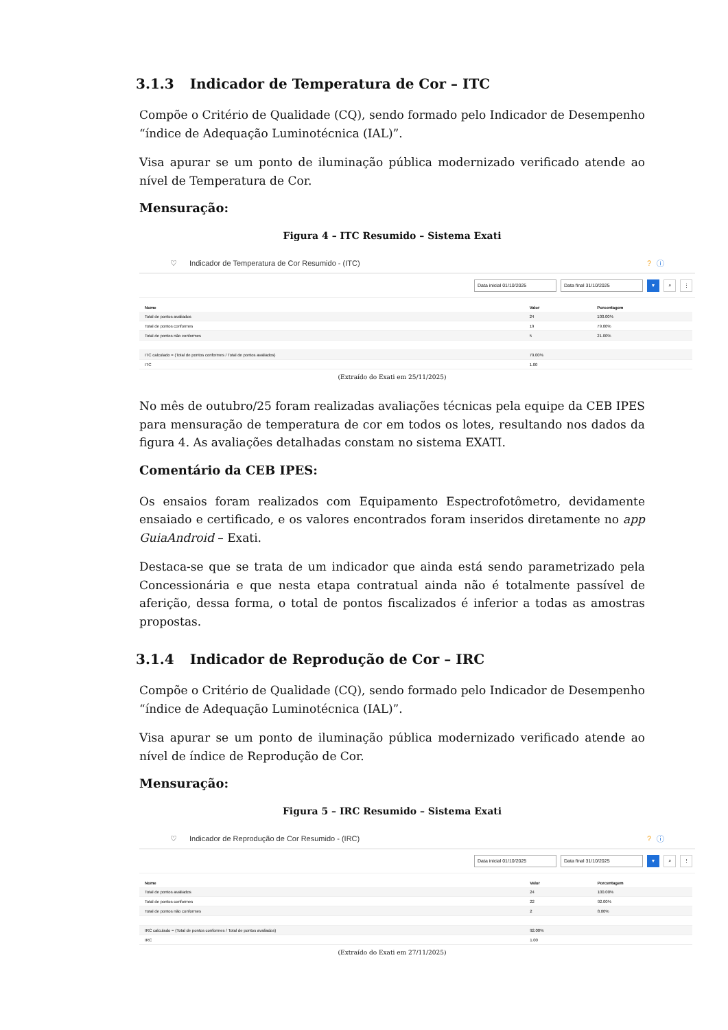3.1.3 Indicador de Temperatura de Cor – ITC
Compõe o Critério de Qualidade (CQ), sendo formado pelo Indicador de Desempenho “índice de Adequação Luminotécnica (IAL)”.
Visa apurar se um ponto de iluminação pública modernizado verificado atende ao nível de Temperatura de Cor.
Mensuração:
Figura 4 – ITC Resumido – Sistema Exati
♡ Indicador de Temperatura de Cor Resumido - (ITC)? ⓘ
Data inicial 01/10/2025 Data final 31/10/2025 ▼ ⌕ ⋮
| Nome | Valor | Porcentagem |
| --- | --- | --- |
| Total de pontos avaliados | 24 | 100.00% |
| Total de pontos conformes | 19 | 79.00% |
| Total de pontos não conformes | 5 | 21.00% |
| ITC calculado = (Total de pontos conformes / Total de pontos avaliados) | 79.00% | |
| ITC | 1.00 | |
(Extraído do Exati em 25/11/2025)
No mês de outubro/25 foram realizadas avaliações técnicas pela equipe da CEB IPES para mensuração de temperatura de cor em todos os lotes, resultando nos dados da figura 4. As avaliações detalhadas constam no sistema EXATI.
Comentário da CEB IPES:
Os ensaios foram realizados com Equipamento Espectrofotômetro, devidamente ensaiado e certificado, e os valores encontrados foram inseridos diretamente no app GuiaAndroid – Exati.
Destaca-se que se trata de um indicador que ainda está sendo parametrizado pela Concessionária e que nesta etapa contratual ainda não é totalmente passível de aferição, dessa forma, o total de pontos fiscalizados é inferior a todas as amostras propostas.
3.1.4 Indicador de Reprodução de Cor – IRC
Compõe o Critério de Qualidade (CQ), sendo formado pelo Indicador de Desempenho “índice de Adequação Luminotécnica (IAL)”.
Visa apurar se um ponto de iluminação pública modernizado verificado atende ao nível de índice de Reprodução de Cor.
Mensuração:
Figura 5 – IRC Resumido – Sistema Exati
♡ Indicador de Reprodução de Cor Resumido - (IRC)? ⓘ
Data inicial 01/10/2025 Data final 31/10/2025 ▼ ⌕ ⋮
| Nome | Valor | Porcentagem |
| --- | --- | --- |
| Total de pontos avaliados | 24 | 100.00% |
| Total de pontos conformes | 22 | 92.00% |
| Total de pontos não conformes | 2 | 8.00% |
| IRC calculado = (Total de pontos conformes / Total de pontos avaliados) | 92.00% | |
| IRC | 1.00 | |
(Extraído do Exati em 27/11/2025)